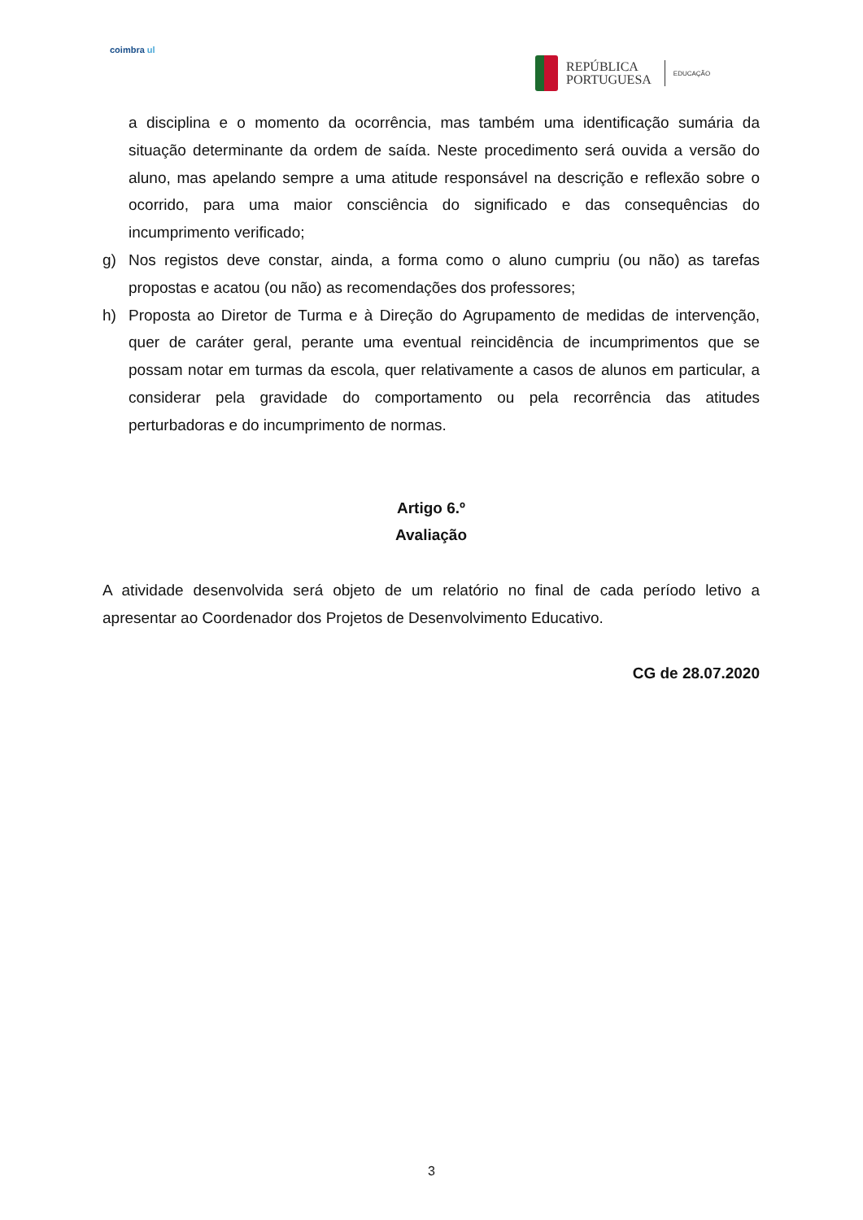coimbra ul
REPÚBLICA
PORTUGUESA
EDUCAÇÃO
a disciplina e o momento da ocorrência, mas também uma identificação sumária da situação determinante da ordem de saída. Neste procedimento será ouvida a versão do aluno, mas apelando sempre a uma atitude responsável na descrição e reflexão sobre o ocorrido, para uma maior consciência do significado e das consequências do incumprimento verificado;
g) Nos registos deve constar, ainda, a forma como o aluno cumpriu (ou não) as tarefas propostas e acatou (ou não) as recomendações dos professores;
h) Proposta ao Diretor de Turma e à Direção do Agrupamento de medidas de intervenção, quer de caráter geral, perante uma eventual reincidência de incumprimentos que se possam notar em turmas da escola, quer relativamente a casos de alunos em particular, a considerar pela gravidade do comportamento ou pela recorrência das atitudes perturbadoras e do incumprimento de normas.
Artigo 6.º
Avaliação
A atividade desenvolvida será objeto de um relatório no final de cada período letivo a apresentar ao Coordenador dos Projetos de Desenvolvimento Educativo.
CG de 28.07.2020
3